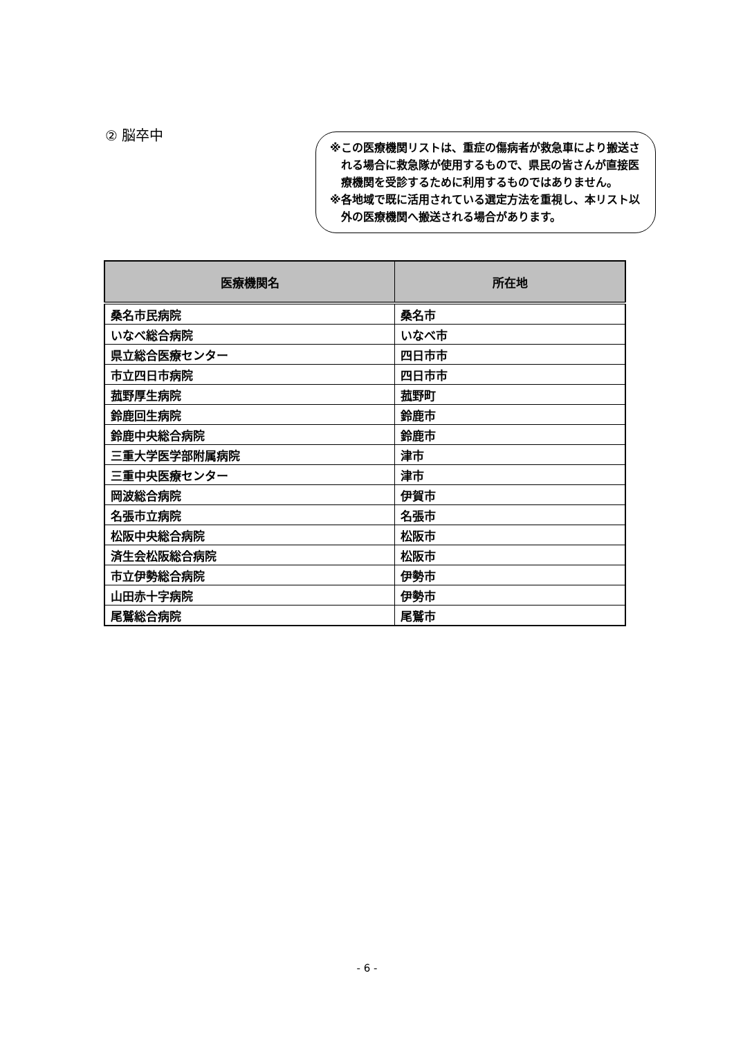② 脳卒中
※この医療機関リストは、重症の傷病者が救急車により搬送される場合に救急隊が使用するもので、県民の皆さんが直接医療機関を受診するために利用するものではありません。
※各地域で既に活用されている選定方法を重視し、本リスト以外の医療機関へ搬送される場合があります。
| 医療機関名 | 所在地 |
| --- | --- |
| 桑名市民病院 | 桑名市 |
| いなべ総合病院 | いなべ市 |
| 県立総合医療センター | 四日市市 |
| 市立四日市病院 | 四日市市 |
| 菰野厚生病院 | 菰野町 |
| 鈴鹿回生病院 | 鈴鹿市 |
| 鈴鹿中央総合病院 | 鈴鹿市 |
| 三重大学医学部附属病院 | 津市 |
| 三重中央医療センター | 津市 |
| 岡波総合病院 | 伊賀市 |
| 名張市立病院 | 名張市 |
| 松阪中央総合病院 | 松阪市 |
| 済生会松阪総合病院 | 松阪市 |
| 市立伊勢総合病院 | 伊勢市 |
| 山田赤十字病院 | 伊勢市 |
| 尾鷲総合病院 | 尾鷲市 |
- 6 -